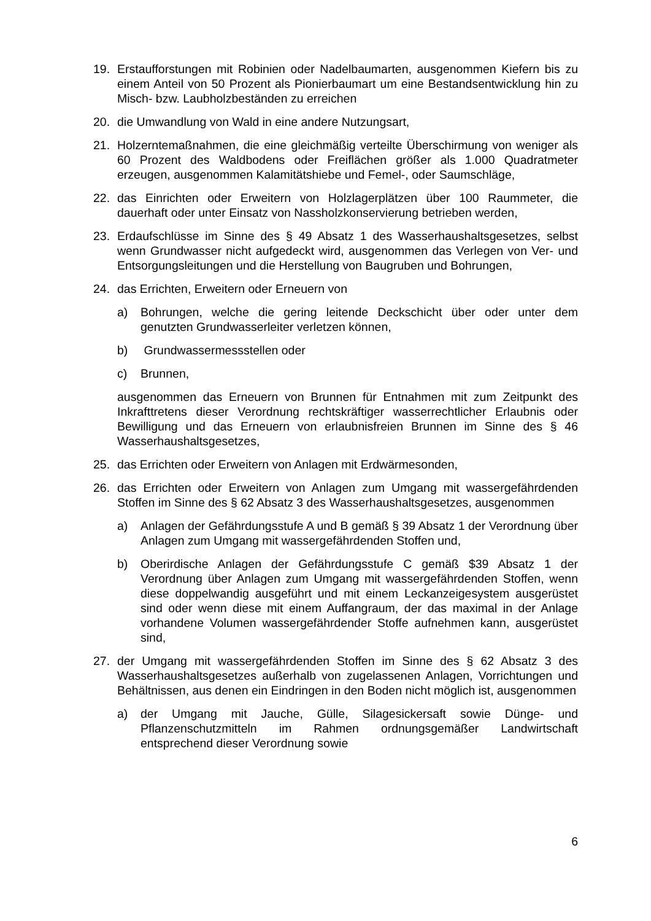19. Erstaufforstungen mit Robinien oder Nadelbaumarten, ausgenommen Kiefern bis zu einem Anteil von 50 Prozent als Pionierbaumart um eine Bestandsentwicklung hin zu Misch- bzw. Laubholzbeständen zu erreichen
20. die Umwandlung von Wald in eine andere Nutzungsart,
21. Holzerntemaßnahmen, die eine gleichmäßig verteilte Überschirmung von weniger als 60 Prozent des Waldbodens oder Freiflächen größer als 1.000 Quadratmeter erzeugen, ausgenommen Kalamitätshiebe und Femel-, oder Saumschläge,
22. das Einrichten oder Erweitern von Holzlagerplätzen über 100 Raummeter, die dauerhaft oder unter Einsatz von Nassholzkonservierung betrieben werden,
23. Erdaufschlüsse im Sinne des § 49 Absatz 1 des Wasserhaushaltsgesetzes, selbst wenn Grundwasser nicht aufgedeckt wird, ausgenommen das Verlegen von Ver- und Entsorgungsleitungen und die Herstellung von Baugruben und Bohrungen,
24. das Errichten, Erweitern oder Erneuern von
a) Bohrungen, welche die gering leitende Deckschicht über oder unter dem genutzten Grundwasserleiter verletzen können,
b) Grundwassermessstellen oder
c) Brunnen,
ausgenommen das Erneuern von Brunnen für Entnahmen mit zum Zeitpunkt des Inkrafttretens dieser Verordnung rechtskräftiger wasserrechtlicher Erlaubnis oder Bewilligung und das Erneuern von erlaubnisfreien Brunnen im Sinne des § 46 Wasserhaushaltsgesetzes,
25. das Errichten oder Erweitern von Anlagen mit Erdwärmesonden,
26. das Errichten oder Erweitern von Anlagen zum Umgang mit wassergefährdenden Stoffen im Sinne des § 62 Absatz 3 des Wasserhaushaltsgesetzes, ausgenommen
a) Anlagen der Gefährdungsstufe A und B gemäß § 39 Absatz 1 der Verordnung über Anlagen zum Umgang mit wassergefährdenden Stoffen und,
b) Oberirdische Anlagen der Gefährdungsstufe C gemäß $39 Absatz 1 der Verordnung über Anlagen zum Umgang mit wassergefährdenden Stoffen, wenn diese doppelwandig ausgeführt und mit einem Leckanzeigesystem ausgerüstet sind oder wenn diese mit einem Auffangraum, der das maximal in der Anlage vorhandene Volumen wassergefährdender Stoffe aufnehmen kann, ausgerüstet sind,
27. der Umgang mit wassergefährdenden Stoffen im Sinne des § 62 Absatz 3 des Wasserhaushaltsgesetzes außerhalb von zugelassenen Anlagen, Vorrichtungen und Behältnissen, aus denen ein Eindringen in den Boden nicht möglich ist, ausgenommen
a) der Umgang mit Jauche, Gülle, Silagesickersaft sowie Dünge- und Pflanzenschutzmitteln im Rahmen ordnungsgemäßer Landwirtschaft entsprechend dieser Verordnung sowie
6